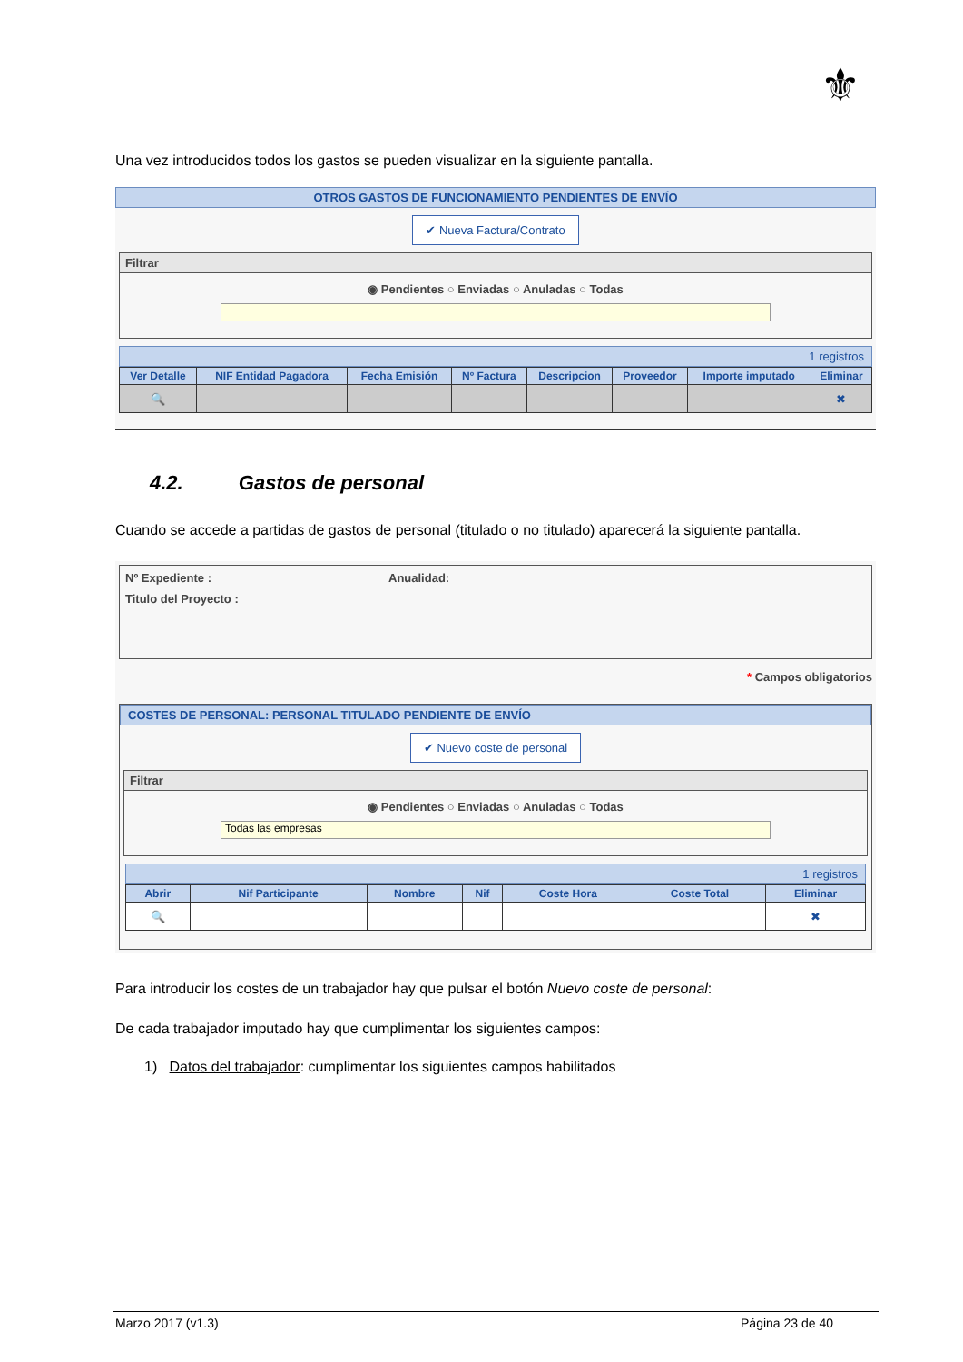⚜
Una vez introducidos todos los gastos se pueden visualizar en la siguiente pantalla.
OTROS GASTOS DE FUNCIONAMIENTO PENDIENTES DE ENVÍO
✔ Nueva Factura/Contrato
Filtrar
◉ Pendientes ○ Enviadas ○ Anuladas ○ Todas
1 registros
| Ver Detalle | NIF Entidad Pagadora | Fecha Emisión | Nº Factura | Descripcion | Proveedor | Importe imputado | Eliminar |
| --- | --- | --- | --- | --- | --- | --- | --- |
| 🔍 | | | | | | | ✖ |
4.2. Gastos de personal
Cuando se accede a partidas de gastos de personal (titulado o no titulado) aparecerá la siguiente pantalla.
Nº Expediente : Anualidad:
Titulo del Proyecto :
* Campos obligatorios
COSTES DE PERSONAL: PERSONAL TITULADO PENDIENTE DE ENVÍO
✔ Nuevo coste de personal
Filtrar
◉ Pendientes ○ Enviadas ○ Anuladas ○ Todas
Todas las empresas
1 registros
| Abrir | Nif Participante | Nombre | Nif | Coste Hora | Coste Total | Eliminar |
| --- | --- | --- | --- | --- | --- | --- |
| 🔍 | | | | | | ✖ |
Para introducir los costes de un trabajador hay que pulsar el botón Nuevo coste de personal:
De cada trabajador imputado hay que cumplimentar los siguientes campos:
1) Datos del trabajador: cumplimentar los siguientes campos habilitados
Marzo 2017 (v1.3) Página 23 de 40